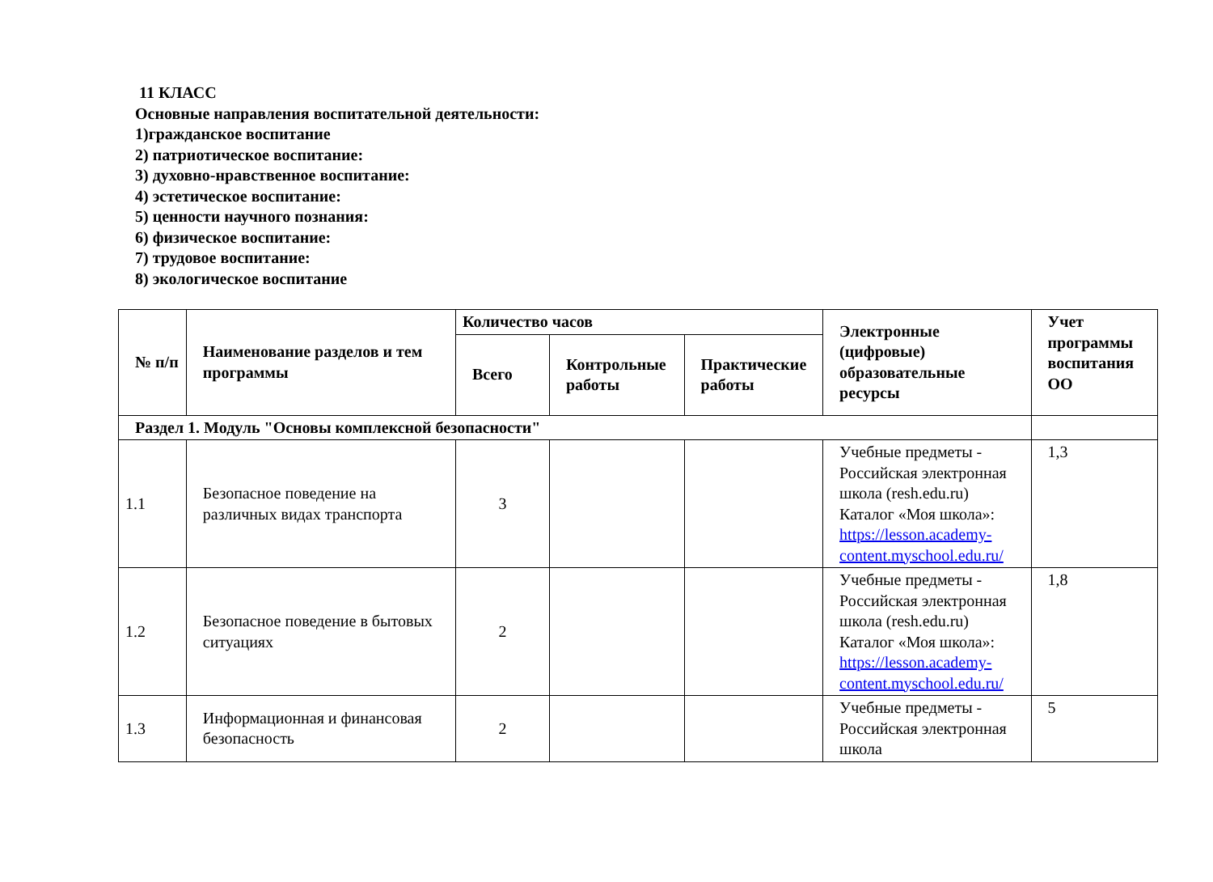11 КЛАСС
Основные направления воспитательной деятельности:
1)гражданское воспитание
2) патриотическое воспитание:
3) духовно-нравственное воспитание:
4) эстетическое воспитание:
5) ценности научного познания:
6) физическое воспитание:
7) трудовое воспитание:
8) экологическое воспитание
| № п/п | Наименование разделов и тем программы | Количество часов | | | Электронные (цифровые) образовательные ресурсы | Учет программы воспитания ОО |
| --- | --- | --- | --- | --- | --- | --- |
| | | Всего | Контрольные работы | Практические работы | | |
| Раздел 1. Модуль "Основы комплексной безопасности" | | | | | | |
| 1.1 | Безопасное поведение на различных видах транспорта | 3 | | | Учебные предметы - Российская электронная школа (resh.edu.ru) Каталог «Моя школа»: https://lesson.academy-content.myschool.edu.ru/ | 1,3 |
| 1.2 | Безопасное поведение в бытовых ситуациях | 2 | | | Учебные предметы - Российская электронная школа (resh.edu.ru) Каталог «Моя школа»: https://lesson.academy-content.myschool.edu.ru/ | 1,8 |
| 1.3 | Информационная и финансовая безопасность | 2 | | | Учебные предметы - Российская электронная школа | 5 |